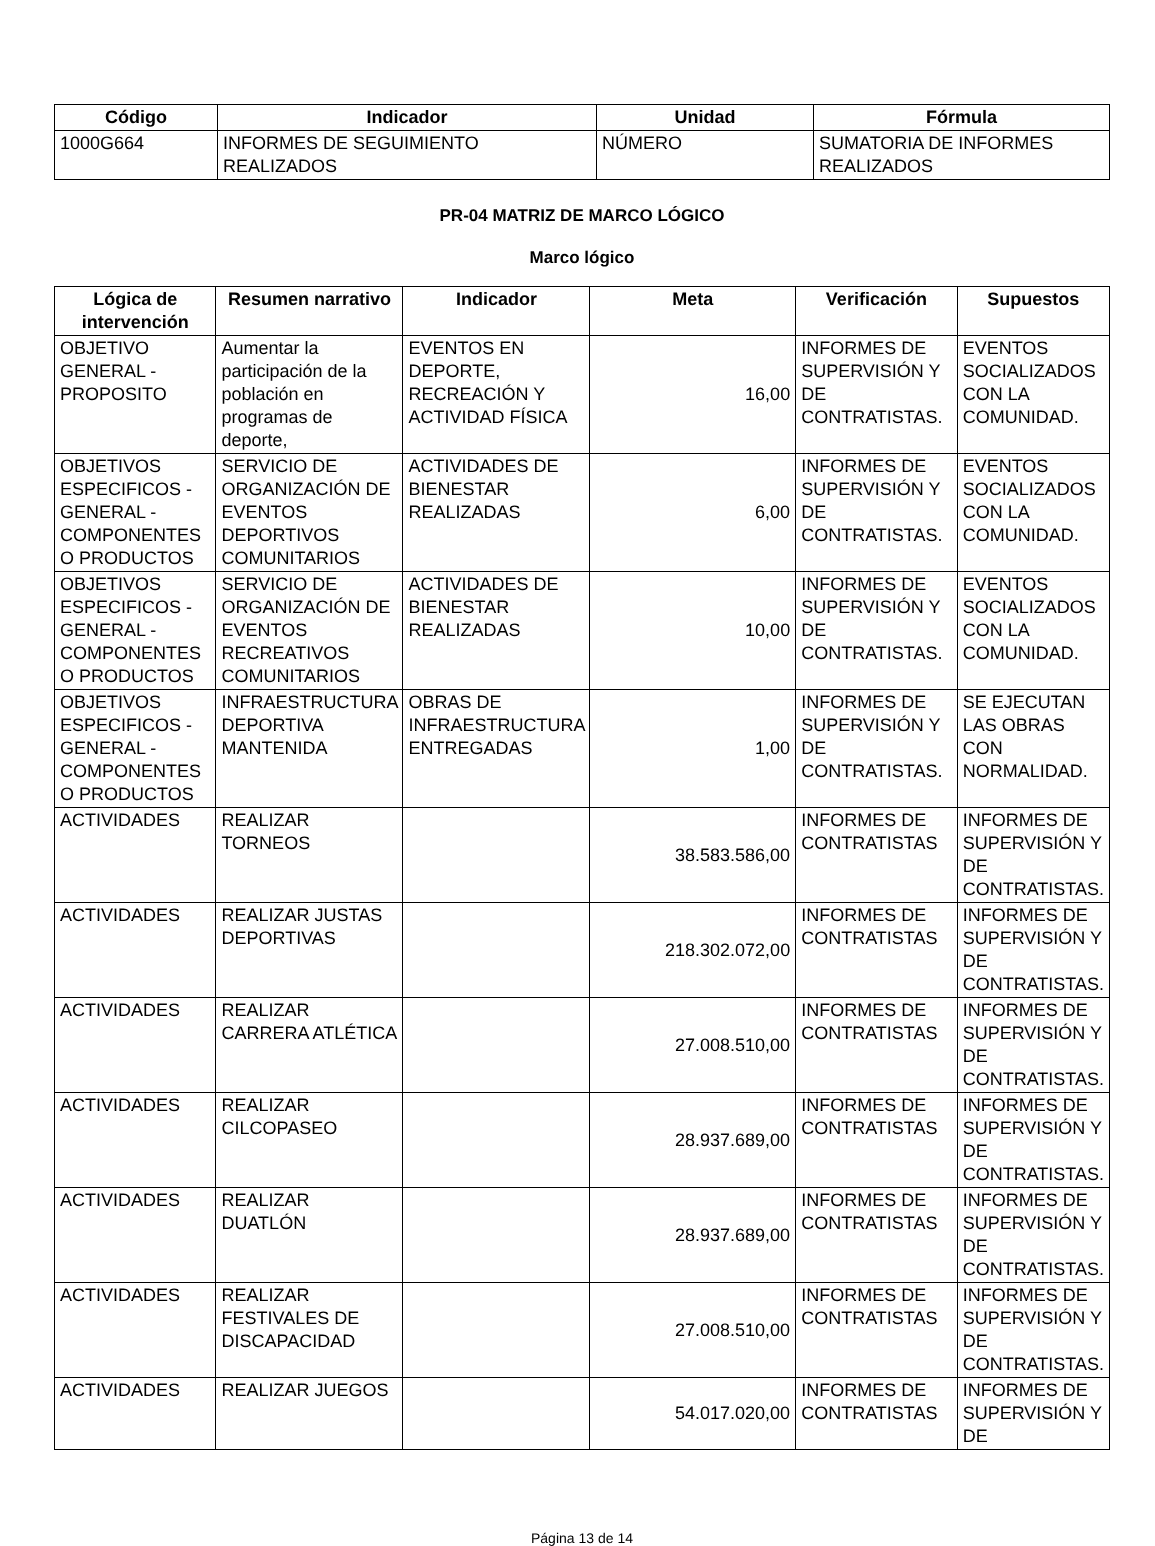| Código | Indicador | Unidad | Fórmula |
| --- | --- | --- | --- |
| 1000G664 | INFORMES DE SEGUIMIENTO REALIZADOS | NÚMERO | SUMATORIA DE INFORMES REALIZADOS |
PR-04 MATRIZ DE MARCO LÓGICO
Marco lógico
| Lógica de intervención | Resumen narrativo | Indicador | Meta | Verificación | Supuestos |
| --- | --- | --- | --- | --- | --- |
| OBJETIVO GENERAL - PROPOSITO | Aumentar la participación de la población en programas de deporte, | EVENTOS EN DEPORTE, RECREACIÓN Y ACTIVIDAD FÍSICA | 16,00 | INFORMES DE SUPERVISIÓN Y DE CONTRATISTAS. | EVENTOS SOCIALIZADOS CON LA COMUNIDAD. |
| OBJETIVOS ESPECIFICOS - GENERAL - COMPONENTES O PRODUCTOS | SERVICIO DE ORGANIZACIÓN DE EVENTOS DEPORTIVOS COMUNITARIOS | ACTIVIDADES DE BIENESTAR REALIZADAS | 6,00 | INFORMES DE SUPERVISIÓN Y DE CONTRATISTAS. | EVENTOS SOCIALIZADOS CON LA COMUNIDAD. |
| OBJETIVOS ESPECIFICOS - GENERAL - COMPONENTES O PRODUCTOS | SERVICIO DE ORGANIZACIÓN DE EVENTOS RECREATIVOS COMUNITARIOS | ACTIVIDADES DE BIENESTAR REALIZADAS | 10,00 | INFORMES DE SUPERVISIÓN Y DE CONTRATISTAS. | EVENTOS SOCIALIZADOS CON LA COMUNIDAD. |
| OBJETIVOS ESPECIFICOS - GENERAL - COMPONENTES O PRODUCTOS | INFRAESTRUCTURA DEPORTIVA MANTENIDA | OBRAS DE INFRAESTRUCTURA ENTREGADAS | 1,00 | INFORMES DE SUPERVISIÓN Y DE CONTRATISTAS. | SE EJECUTAN LAS OBRAS CON NORMALIDAD. |
| ACTIVIDADES | REALIZAR TORNEOS | | 38.583.586,00 | INFORMES DE CONTRATISTAS | INFORMES DE SUPERVISIÓN Y DE CONTRATISTAS. |
| ACTIVIDADES | REALIZAR JUSTAS DEPORTIVAS | | 218.302.072,00 | INFORMES DE CONTRATISTAS | INFORMES DE SUPERVISIÓN Y DE CONTRATISTAS. |
| ACTIVIDADES | REALIZAR CARRERA ATLÉTICA | | 27.008.510,00 | INFORMES DE CONTRATISTAS | INFORMES DE SUPERVISIÓN Y DE CONTRATISTAS. |
| ACTIVIDADES | REALIZAR CILCOPASEO | | 28.937.689,00 | INFORMES DE CONTRATISTAS | INFORMES DE SUPERVISIÓN Y DE CONTRATISTAS. |
| ACTIVIDADES | REALIZAR DUATLÓN | | 28.937.689,00 | INFORMES DE CONTRATISTAS | INFORMES DE SUPERVISIÓN Y DE CONTRATISTAS. |
| ACTIVIDADES | REALIZAR FESTIVALES DE DISCAPACIDAD | | 27.008.510,00 | INFORMES DE CONTRATISTAS | INFORMES DE SUPERVISIÓN Y DE CONTRATISTAS. |
| ACTIVIDADES | REALIZAR JUEGOS | | 54.017.020,00 | INFORMES DE CONTRATISTAS | INFORMES DE SUPERVISIÓN Y DE |
Página 13 de 14